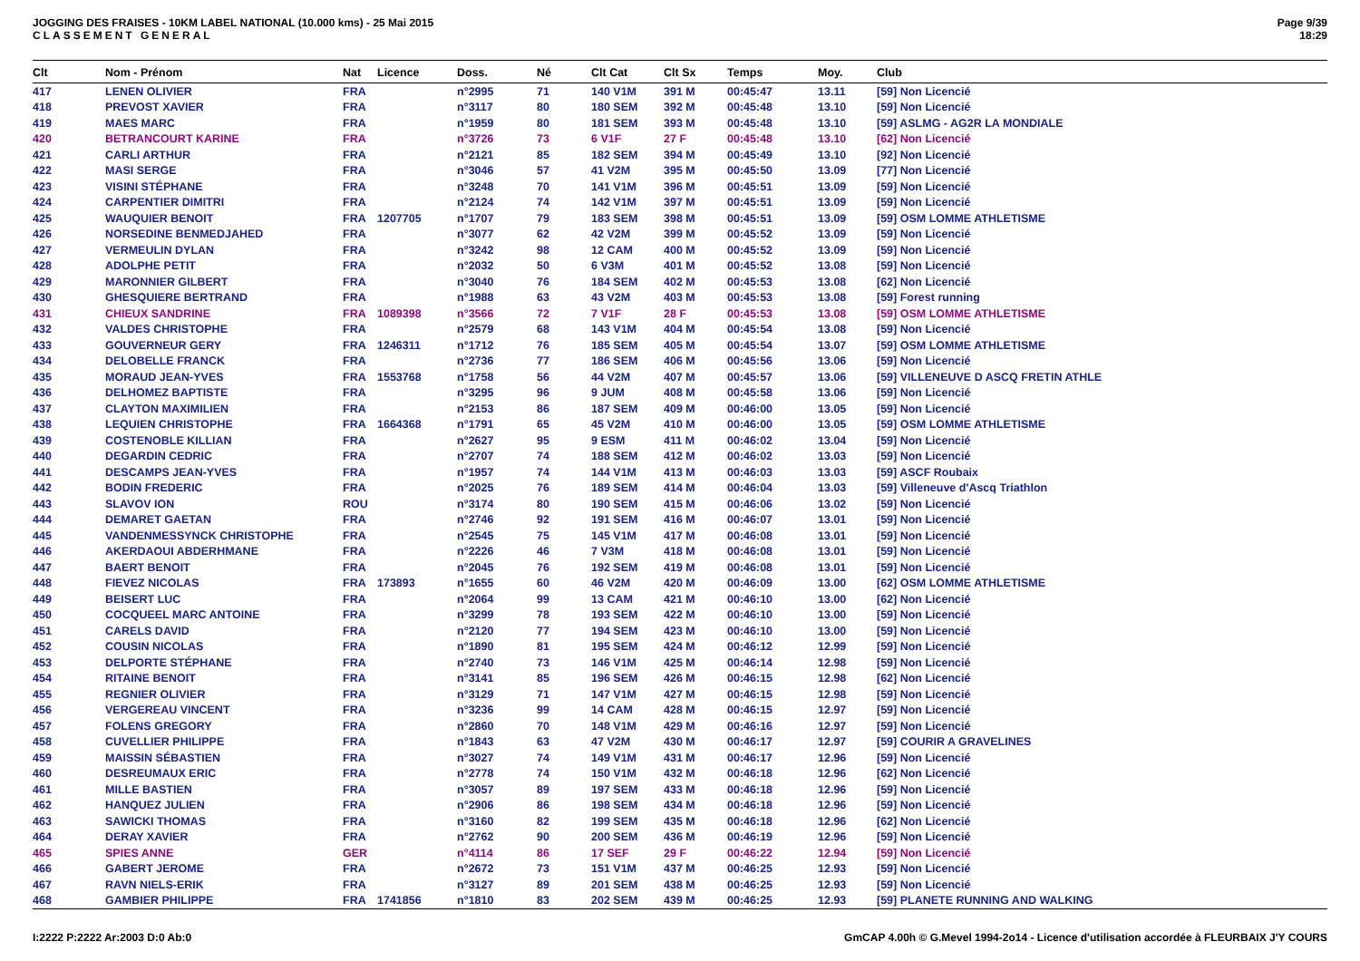JOGGING DES FRAISES - 10KM LABEL NATIONAL (10.000 kms) - 25 Mai 2015
CLASSEMENT GENERAL
Page 9/39
18:29
| Clt | Nom - Prénom | Nat | Licence | Doss. | Né | Clt Cat | Clt Sx | Temps | Moy. | Club |
| --- | --- | --- | --- | --- | --- | --- | --- | --- | --- | --- |
| 417 | LENEN OLIVIER | FRA | | n°2995 | 71 | 140 V1M | 391 M | 00:45:47 | 13.11 | [59] Non Licencié |
| 418 | PREVOST XAVIER | FRA | | n°3117 | 80 | 180 SEM | 392 M | 00:45:48 | 13.10 | [59] Non Licencié |
| 419 | MAES MARC | FRA | | n°1959 | 80 | 181 SEM | 393 M | 00:45:48 | 13.10 | [59] ASLMG - AG2R LA MONDIALE |
| 420 | BETRANCOURT KARINE | FRA | | n°3726 | 73 | 6 V1F | 27 F | 00:45:48 | 13.10 | [62] Non Licencié |
| 421 | CARLI ARTHUR | FRA | | n°2121 | 85 | 182 SEM | 394 M | 00:45:49 | 13.10 | [92] Non Licencié |
| 422 | MASI SERGE | FRA | | n°3046 | 57 | 41 V2M | 395 M | 00:45:50 | 13.09 | [77] Non Licencié |
| 423 | VISINI STÉPHANE | FRA | | n°3248 | 70 | 141 V1M | 396 M | 00:45:51 | 13.09 | [59] Non Licencié |
| 424 | CARPENTIER DIMITRI | FRA | | n°2124 | 74 | 142 V1M | 397 M | 00:45:51 | 13.09 | [59] Non Licencié |
| 425 | WAUQUIER BENOIT | FRA | 1207705 | n°1707 | 79 | 183 SEM | 398 M | 00:45:51 | 13.09 | [59] OSM LOMME ATHLETISME |
| 426 | NORSEDINE BENMEDJAHED | FRA | | n°3077 | 62 | 42 V2M | 399 M | 00:45:52 | 13.09 | [59] Non Licencié |
| 427 | VERMEULIN DYLAN | FRA | | n°3242 | 98 | 12 CAM | 400 M | 00:45:52 | 13.09 | [59] Non Licencié |
| 428 | ADOLPHE PETIT | FRA | | n°2032 | 50 | 6 V3M | 401 M | 00:45:52 | 13.08 | [59] Non Licencié |
| 429 | MARONNIER GILBERT | FRA | | n°3040 | 76 | 184 SEM | 402 M | 00:45:53 | 13.08 | [62] Non Licencié |
| 430 | GHESQUIERE BERTRAND | FRA | | n°1988 | 63 | 43 V2M | 403 M | 00:45:53 | 13.08 | [59] Forest running |
| 431 | CHIEUX SANDRINE | FRA | 1089398 | n°3566 | 72 | 7 V1F | 28 F | 00:45:53 | 13.08 | [59] OSM LOMME ATHLETISME |
| 432 | VALDES CHRISTOPHE | FRA | | n°2579 | 68 | 143 V1M | 404 M | 00:45:54 | 13.08 | [59] Non Licencié |
| 433 | GOUVERNEUR GERY | FRA | 1246311 | n°1712 | 76 | 185 SEM | 405 M | 00:45:54 | 13.07 | [59] OSM LOMME ATHLETISME |
| 434 | DELOBELLE FRANCK | FRA | | n°2736 | 77 | 186 SEM | 406 M | 00:45:56 | 13.06 | [59] Non Licencié |
| 435 | MORAUD JEAN-YVES | FRA | 1553768 | n°1758 | 56 | 44 V2M | 407 M | 00:45:57 | 13.06 | [59] VILLENEUVE D ASCQ FRETIN ATHLE |
| 436 | DELHOMEZ BAPTISTE | FRA | | n°3295 | 96 | 9 JUM | 408 M | 00:45:58 | 13.06 | [59] Non Licencié |
| 437 | CLAYTON MAXIMILIEN | FRA | | n°2153 | 86 | 187 SEM | 409 M | 00:46:00 | 13.05 | [59] Non Licencié |
| 438 | LEQUIEN CHRISTOPHE | FRA | 1664368 | n°1791 | 65 | 45 V2M | 410 M | 00:46:00 | 13.05 | [59] OSM LOMME ATHLETISME |
| 439 | COSTENOBLE KILLIAN | FRA | | n°2627 | 95 | 9 ESM | 411 M | 00:46:02 | 13.04 | [59] Non Licencié |
| 440 | DEGARDIN CEDRIC | FRA | | n°2707 | 74 | 188 SEM | 412 M | 00:46:02 | 13.03 | [59] Non Licencié |
| 441 | DESCAMPS JEAN-YVES | FRA | | n°1957 | 74 | 144 V1M | 413 M | 00:46:03 | 13.03 | [59] ASCF Roubaix |
| 442 | BODIN FREDERIC | FRA | | n°2025 | 76 | 189 SEM | 414 M | 00:46:04 | 13.03 | [59] Villeneuve d'Ascq Triathlon |
| 443 | SLAVOV ION | ROU | | n°3174 | 80 | 190 SEM | 415 M | 00:46:06 | 13.02 | [59] Non Licencié |
| 444 | DEMARET GAETAN | FRA | | n°2746 | 92 | 191 SEM | 416 M | 00:46:07 | 13.01 | [59] Non Licencié |
| 445 | VANDENMESSYNCK CHRISTOPHE | FRA | | n°2545 | 75 | 145 V1M | 417 M | 00:46:08 | 13.01 | [59] Non Licencié |
| 446 | AKERDAOUI ABDERHMANE | FRA | | n°2226 | 46 | 7 V3M | 418 M | 00:46:08 | 13.01 | [59] Non Licencié |
| 447 | BAERT BENOIT | FRA | | n°2045 | 76 | 192 SEM | 419 M | 00:46:08 | 13.01 | [59] Non Licencié |
| 448 | FIEVEZ NICOLAS | FRA | 173893 | n°1655 | 60 | 46 V2M | 420 M | 00:46:09 | 13.00 | [62] OSM LOMME ATHLETISME |
| 449 | BEISERT LUC | FRA | | n°2064 | 99 | 13 CAM | 421 M | 00:46:10 | 13.00 | [62] Non Licencié |
| 450 | COCQUEEL MARC ANTOINE | FRA | | n°3299 | 78 | 193 SEM | 422 M | 00:46:10 | 13.00 | [59] Non Licencié |
| 451 | CARELS DAVID | FRA | | n°2120 | 77 | 194 SEM | 423 M | 00:46:10 | 13.00 | [59] Non Licencié |
| 452 | COUSIN NICOLAS | FRA | | n°1890 | 81 | 195 SEM | 424 M | 00:46:12 | 12.99 | [59] Non Licencié |
| 453 | DELPORTE STÉPHANE | FRA | | n°2740 | 73 | 146 V1M | 425 M | 00:46:14 | 12.98 | [59] Non Licencié |
| 454 | RITAINE BENOIT | FRA | | n°3141 | 85 | 196 SEM | 426 M | 00:46:15 | 12.98 | [62] Non Licencié |
| 455 | REGNIER OLIVIER | FRA | | n°3129 | 71 | 147 V1M | 427 M | 00:46:15 | 12.98 | [59] Non Licencié |
| 456 | VERGEREAU VINCENT | FRA | | n°3236 | 99 | 14 CAM | 428 M | 00:46:15 | 12.97 | [59] Non Licencié |
| 457 | FOLENS GREGORY | FRA | | n°2860 | 70 | 148 V1M | 429 M | 00:46:16 | 12.97 | [59] Non Licencié |
| 458 | CUVELLIER PHILIPPE | FRA | | n°1843 | 63 | 47 V2M | 430 M | 00:46:17 | 12.97 | [59] COURIR A GRAVELINES |
| 459 | MAISSIN SÉBASTIEN | FRA | | n°3027 | 74 | 149 V1M | 431 M | 00:46:17 | 12.96 | [59] Non Licencié |
| 460 | DESREUMAUX ERIC | FRA | | n°2778 | 74 | 150 V1M | 432 M | 00:46:18 | 12.96 | [62] Non Licencié |
| 461 | MILLE BASTIEN | FRA | | n°3057 | 89 | 197 SEM | 433 M | 00:46:18 | 12.96 | [59] Non Licencié |
| 462 | HANQUEZ JULIEN | FRA | | n°2906 | 86 | 198 SEM | 434 M | 00:46:18 | 12.96 | [59] Non Licencié |
| 463 | SAWICKI THOMAS | FRA | | n°3160 | 82 | 199 SEM | 435 M | 00:46:18 | 12.96 | [62] Non Licencié |
| 464 | DERAY XAVIER | FRA | | n°2762 | 90 | 200 SEM | 436 M | 00:46:19 | 12.96 | [59] Non Licencié |
| 465 | SPIES ANNE | GER | | n°4114 | 86 | 17 SEF | 29 F | 00:46:22 | 12.94 | [59] Non Licencié |
| 466 | GABERT JEROME | FRA | | n°2672 | 73 | 151 V1M | 437 M | 00:46:25 | 12.93 | [59] Non Licencié |
| 467 | RAVN NIELS-ERIK | FRA | | n°3127 | 89 | 201 SEM | 438 M | 00:46:25 | 12.93 | [59] Non Licencié |
| 468 | GAMBIER PHILIPPE | FRA | 1741856 | n°1810 | 83 | 202 SEM | 439 M | 00:46:25 | 12.93 | [59] PLANETE RUNNING AND WALKING |
I:2222 P:2222 Ar:2003 D:0 Ab:0 GmCAP 4.00h © G.Mevel 1994-2o14 - Licence d'utilisation accordée à FLEURBAIX J'Y COURS